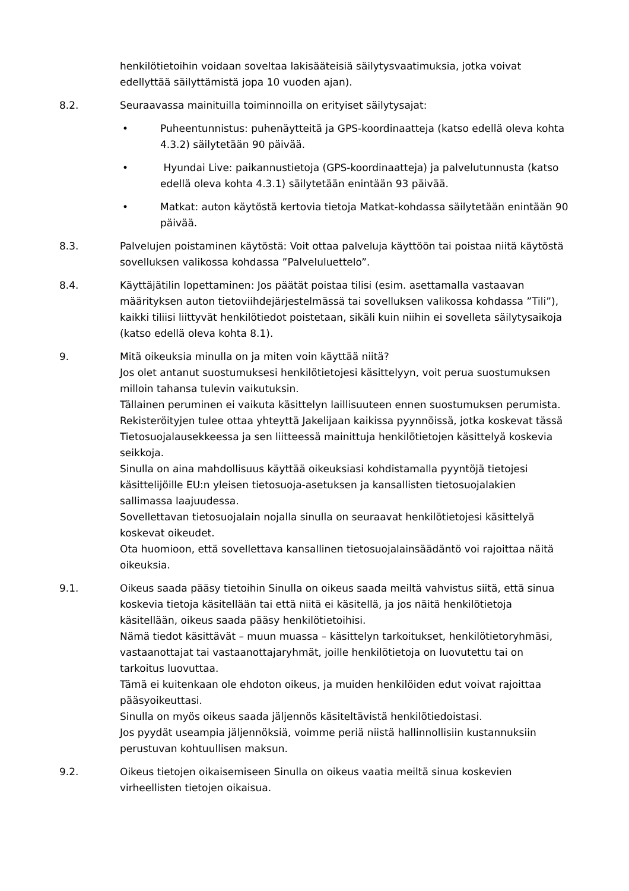henkilötietoihin voidaan soveltaa lakisääteisiä säilytysvaatimuksia, jotka voivat edellyttää säilyttämistä jopa 10 vuoden ajan).
8.2. Seuraavassa mainituilla toiminnoilla on erityiset säilytysajat:
• Puheentunnistus: puhenäytteitä ja GPS-koordinaatteja (katso edellä oleva kohta 4.3.2) säilytetään 90 päivää.
• Hyundai Live: paikannustietoja (GPS-koordinaatteja) ja palvelutunnusta (katso edellä oleva kohta 4.3.1) säilytetään enintään 93 päivää.
• Matkat: auton käytöstä kertovia tietoja Matkat-kohdassa säilytetään enintään 90 päivää.
8.3. Palvelujen poistaminen käytöstä: Voit ottaa palveluja käyttöön tai poistaa niitä käytöstä sovelluksen valikossa kohdassa ”Palveluluettelo”.
8.4. Käyttäjätilin lopettaminen: Jos päätät poistaa tilisi (esim. asettamalla vastaavan määrityksen auton tietoviihdejärjestelmässä tai sovelluksen valikossa kohdassa ”Tili”), kaikki tiliisi liittyvät henkilötiedot poistetaan, sikäli kuin niihin ei sovelleta säilytysaikoja (katso edellä oleva kohta 8.1).
9. Mitä oikeuksia minulla on ja miten voin käyttää niitä?
Jos olet antanut suostumuksesi henkilötietojesi käsittelyyn, voit perua suostumuksen milloin tahansa tulevin vaikutuksin.
Tällainen peruminen ei vaikuta käsittelyn laillisuuteen ennen suostumuksen perumista.
Rekisteröityjen tulee ottaa yhteyttä Jakelijaan kaikissa pyynnöissä, jotka koskevat tässä Tietosuojalausekkeessa ja sen liitteessä mainittuja henkilötietojen käsittelyä koskevia seikkoja.
Sinulla on aina mahdollisuus käyttää oikeuksiasi kohdistamalla pyyntöjä tietojesi käsittelijöille EU:n yleisen tietosuoja-asetuksen ja kansallisten tietosuojalakien sallimassa laajuudessa.
Sovellettavan tietosuojalain nojalla sinulla on seuraavat henkilötietojesi käsittelyä koskevat oikeudet.
Ota huomioon, että sovellettava kansallinen tietosuojalainsäädäntö voi rajoittaa näitä oikeuksia.
9.1. Oikeus saada pääsy tietoihin Sinulla on oikeus saada meiltä vahvistus siitä, että sinua koskevia tietoja käsitellään tai että niitä ei käsitellä, ja jos näitä henkilötietoja käsitellään, oikeus saada pääsy henkilötietoihisi.
Nämä tiedot käsittävät – muun muassa – käsittelyn tarkoitukset, henkilötietoryhmäsi, vastaanottajat tai vastaanottajaryhmät, joille henkilötietoja on luovutettu tai on tarkoitus luovuttaa.
Tämä ei kuitenkaan ole ehdoton oikeus, ja muiden henkilöiden edut voivat rajoittaa pääsyoikeuttasi.
Sinulla on myös oikeus saada jäljennös käsiteltävistä henkilötiedoistasi.
Jos pyydät useampia jäljennöksiä, voimme periä niistä hallinnollisiin kustannuksiin perustuvan kohtuullisen maksun.
9.2. Oikeus tietojen oikaisemiseen Sinulla on oikeus vaatia meiltä sinua koskevien virheellisten tietojen oikaisua.